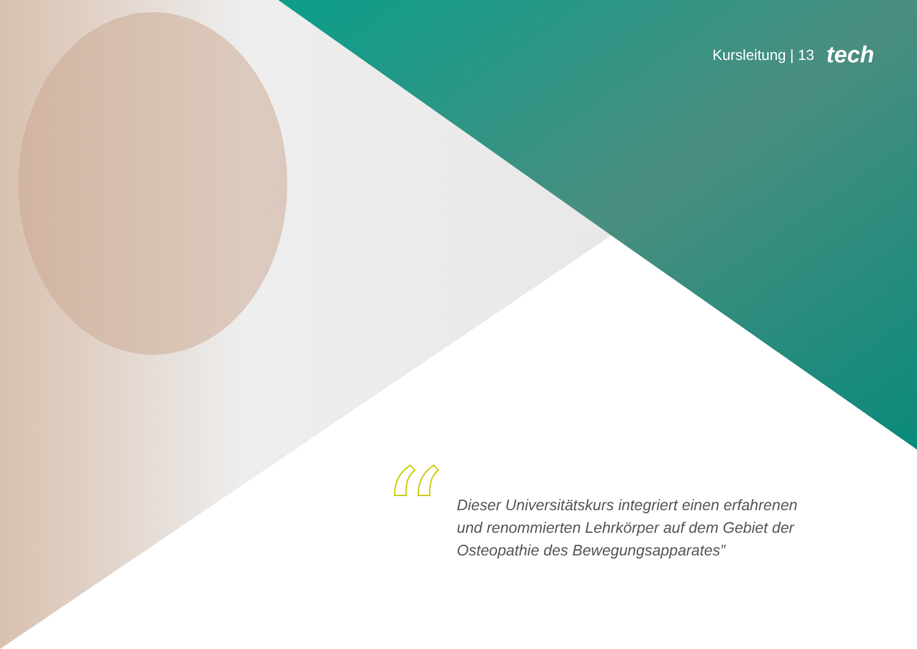Kursleitung | 13 tech
“
Dieser Universitätskurs integriert einen erfahrenen und renommierten Lehrkörper auf dem Gebiet der Osteopathie des Bewegungsapparates”